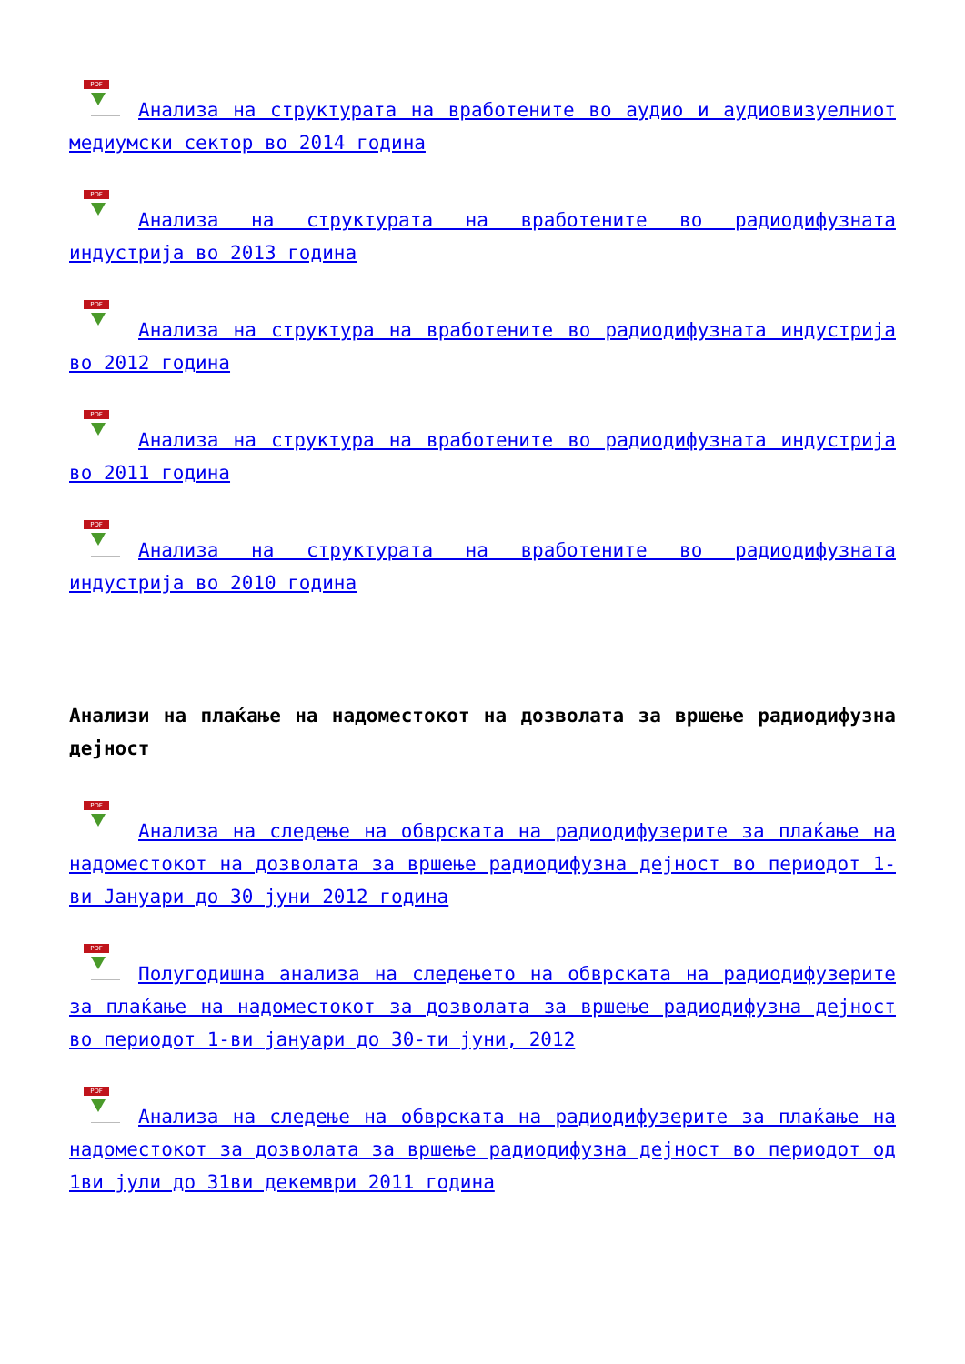PDF Анализа на структурата на вработените во аудио и аудиовизуелниот медиумски сектор во 2014 година
PDF Анализа на структурата на вработените во радиодифузната индустрија во 2013 година
PDF Анализа на структура на вработените во радиодифузната индустрија во 2012 година
PDF Анализа на структура на вработените во радиодифузната индустрија во 2011 година
PDF Анализа на структурата на вработените во радиодифузната индустрија во 2010 година
Анализи на плаќање на надоместокот на дозволата за вршење радиодифузна дејност
PDF Анализа на следење на обврската на радиодифузерите за плаќање на надоместокот на дозволата за вршење радиодифузна дејност во периодот 1-ви Јануари до 30 јуни 2012 година
PDF Полугодишна анализа на следењето на обврската на радиодифузерите за плаќање на надоместокот за дозволата за вршење радиодифузна дејност во периодот 1-ви јануари до 30-ти јуни, 2012
PDF Анализа на следење на обврската на радиодифузерите за плаќање на надоместокот за дозволата за вршење радиодифузна дејност во периодот од 1ви јули до 31ви декември 2011 година